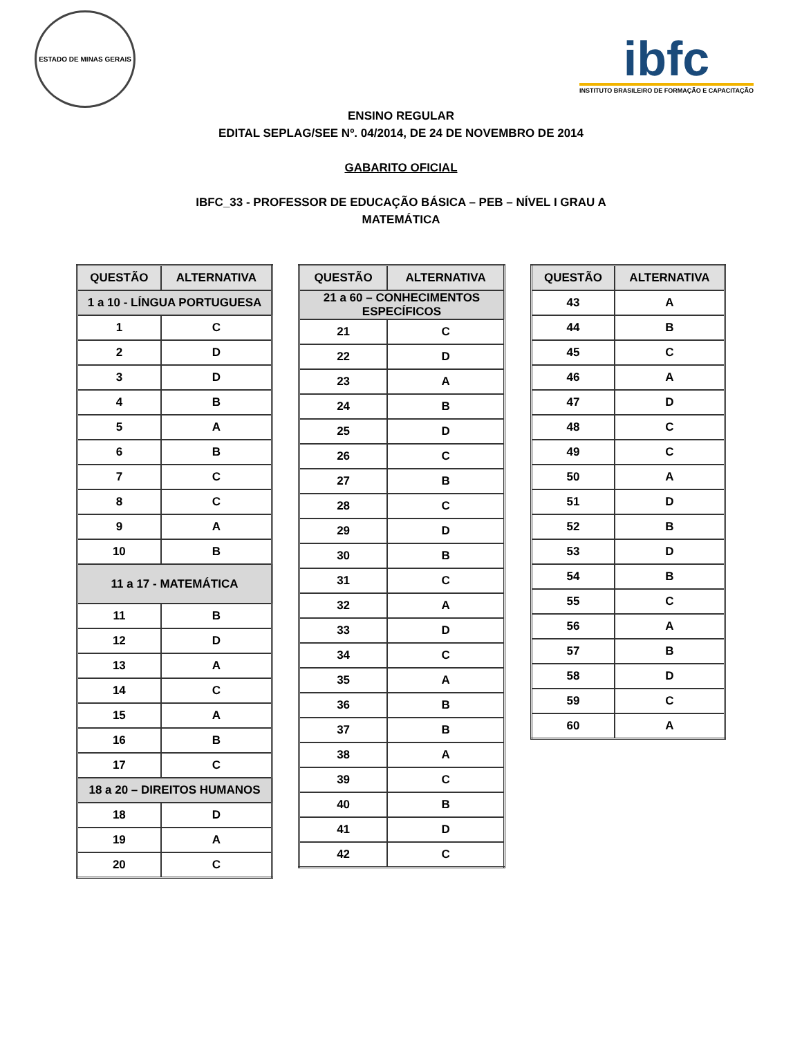ESTADO DE MINAS GERAIS
ibfc
INSTITUTO BRASILEIRO DE FORMAÇÃO E CAPACITAÇÃO
ENSINO REGULAR
EDITAL SEPLAG/SEE Nº. 04/2014, DE 24 DE NOVEMBRO DE 2014
GABARITO OFICIAL
IBFC_33 - PROFESSOR DE EDUCAÇÃO BÁSICA – PEB – NÍVEL I GRAU A
MATEMÁTICA
| QUESTÃO | ALTERNATIVA |
| --- | --- |
| 1 a 10 - LÍNGUA PORTUGUESA | |
| 1 | C |
| 2 | D |
| 3 | D |
| 4 | B |
| 5 | A |
| 6 | B |
| 7 | C |
| 8 | C |
| 9 | A |
| 10 | B |
| 11 a 17 - MATEMÁTICA | |
| 11 | B |
| 12 | D |
| 13 | A |
| 14 | C |
| 15 | A |
| 16 | B |
| 17 | C |
| 18 a 20 – DIREITOS HUMANOS | |
| 18 | D |
| 19 | A |
| 20 | C |
| QUESTÃO | ALTERNATIVA |
| --- | --- |
| 21 a 60 – CONHECIMENTOS ESPECÍFICOS | |
| 21 | C |
| 22 | D |
| 23 | A |
| 24 | B |
| 25 | D |
| 26 | C |
| 27 | B |
| 28 | C |
| 29 | D |
| 30 | B |
| 31 | C |
| 32 | A |
| 33 | D |
| 34 | C |
| 35 | A |
| 36 | B |
| 37 | B |
| 38 | A |
| 39 | C |
| 40 | B |
| 41 | D |
| 42 | C |
| QUESTÃO | ALTERNATIVA |
| --- | --- |
| 43 | A |
| 44 | B |
| 45 | C |
| 46 | A |
| 47 | D |
| 48 | C |
| 49 | C |
| 50 | A |
| 51 | D |
| 52 | B |
| 53 | D |
| 54 | B |
| 55 | C |
| 56 | A |
| 57 | B |
| 58 | D |
| 59 | C |
| 60 | A |